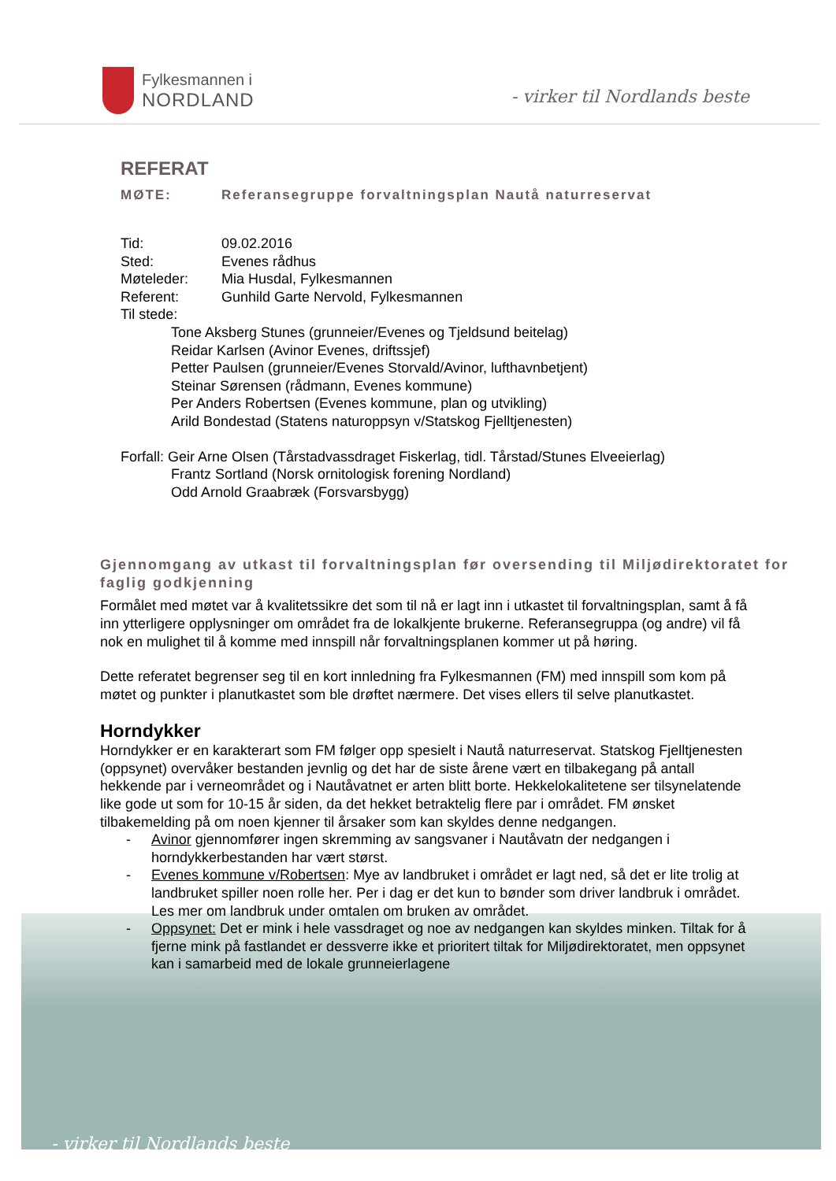Fylkesmannen i
NORDLAND
- virker til Nordlands beste
REFERAT
MØTE: Referansegruppe forvaltningsplan Nautå naturreservat
Tid: 09.02.2016
Sted: Evenes rådhus
Møteleder: Mia Husdal, Fylkesmannen
Referent: Gunhild Garte Nervold, Fylkesmannen
Til stede:
Tone Aksberg Stunes (grunneier/Evenes og Tjeldsund beitelag)
Reidar Karlsen (Avinor Evenes, driftssjef)
Petter Paulsen (grunneier/Evenes Storvald/Avinor, lufthavnbetjent)
Steinar Sørensen (rådmann, Evenes kommune)
Per Anders Robertsen (Evenes kommune, plan og utvikling)
Arild Bondestad (Statens naturoppsyn v/Statskog Fjelltjenesten)
Forfall: Geir Arne Olsen (Tårstadvassdraget Fiskerlag, tidl. Tårstad/Stunes Elveeierlag)
Frantz Sortland (Norsk ornitologisk forening Nordland)
Odd Arnold Graabræk (Forsvarsbygg)
Gjennomgang av utkast til forvaltningsplan før oversending til Miljødirektoratet for faglig godkjenning
Formålet med møtet var å kvalitetssikre det som til nå er lagt inn i utkastet til forvaltningsplan, samt å få inn ytterligere opplysninger om området fra de lokalkjente brukerne. Referansegruppa (og andre) vil få nok en mulighet til å komme med innspill når forvaltningsplanen kommer ut på høring.
Dette referatet begrenser seg til en kort innledning fra Fylkesmannen (FM) med innspill som kom på møtet og punkter i planutkastet som ble drøftet nærmere. Det vises ellers til selve planutkastet.
Horndykker
Horndykker er en karakterart som FM følger opp spesielt i Nautå naturreservat. Statskog Fjelltjenesten (oppsynet) overvåker bestanden jevnlig og det har de siste årene vært en tilbakegang på antall hekkende par i verneområdet og i Nautåvatnet er arten blitt borte. Hekkelokalitetene ser tilsynelatende like gode ut som for 10-15 år siden, da det hekket betraktelig flere par i området. FM ønsket tilbakemelding på om noen kjenner til årsaker som kan skyldes denne nedgangen.
- Avinor gjennomfører ingen skremming av sangsvaner i Nautåvatn der nedgangen i horndykkerbestanden har vært størst.
- Evenes kommune v/Robertsen: Mye av landbruket i området er lagt ned, så det er lite trolig at landbruket spiller noen rolle her. Per i dag er det kun to bønder som driver landbruk i området. Les mer om landbruk under omtalen om bruken av området.
- Oppsynet: Det er mink i hele vassdraget og noe av nedgangen kan skyldes minken. Tiltak for å fjerne mink på fastlandet er dessverre ikke et prioritert tiltak for Miljødirektoratet, men oppsynet kan i samarbeid med de lokale grunneierlagene
- virker til Nordlands beste